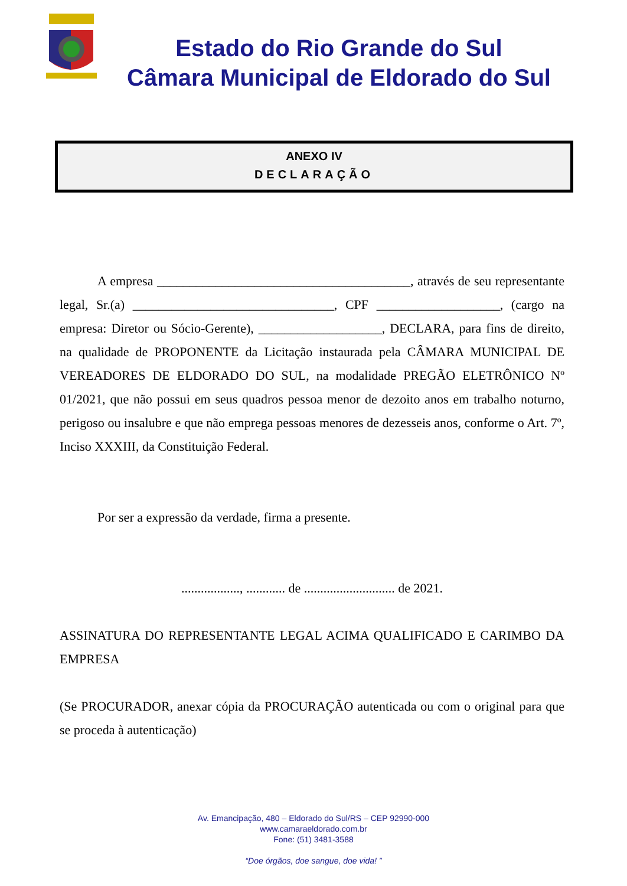Estado do Rio Grande do Sul
Câmara Municipal de Eldorado do Sul
ANEXO IV
DECLARAÇÃO
A empresa _______________________________________, através de seu representante legal, Sr.(a) _______________________________, CPF ___________________, (cargo na empresa: Diretor ou Sócio-Gerente), ___________________, DECLARA, para fins de direito, na qualidade de PROPONENTE da Licitação instaurada pela CÂMARA MUNICIPAL DE VEREADORES DE ELDORADO DO SUL, na modalidade PREGÃO ELETRÔNICO Nº 01/2021, que não possui em seus quadros pessoa menor de dezoito anos em trabalho noturno, perigoso ou insalubre e que não emprega pessoas menores de dezesseis anos, conforme o Art. 7º, Inciso XXXIII, da Constituição Federal.
Por ser a expressão da verdade, firma a presente.
.................., ............ de ............................ de 2021.
ASSINATURA DO REPRESENTANTE LEGAL ACIMA QUALIFICADO E CARIMBO DA EMPRESA
(Se PROCURADOR, anexar cópia da PROCURAÇÃO autenticada ou com o original para que se proceda à autenticação)
Av. Emancipação, 480 – Eldorado do Sul/RS – CEP 92990-000
www.camaraeldorado.com.br
Fone: (51) 3481-3588
“Doe órgãos, doe sangue, doe vida! ”